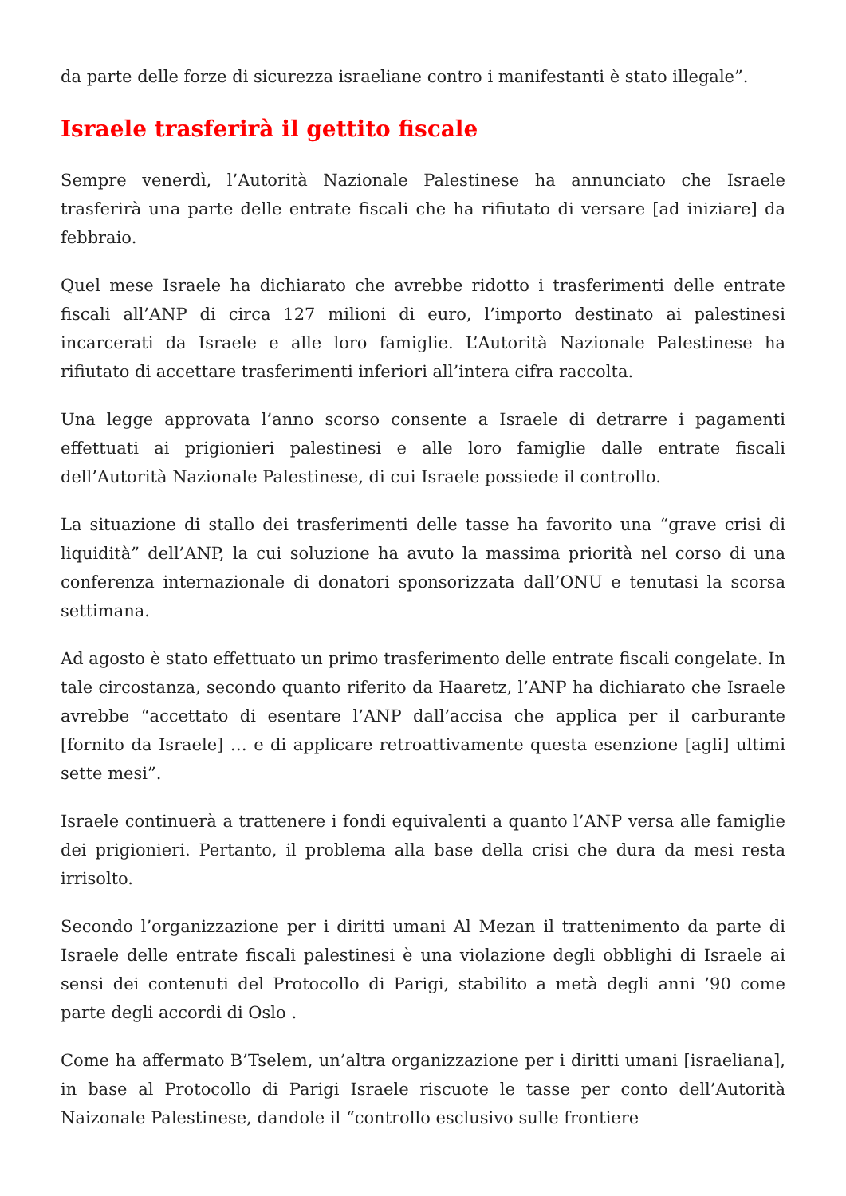da parte delle forze di sicurezza israeliane contro i manifestanti è stato illegale”.
Israele trasferirà il gettito fiscale
Sempre venerdì, l’Autorità Nazionale Palestinese ha annunciato che Israele trasferirà una parte delle entrate fiscali che ha rifiutato di versare [ad iniziare] da febbraio.
Quel mese Israele ha dichiarato che avrebbe ridotto i trasferimenti delle entrate fiscali all’ANP di circa 127 milioni di euro, l’importo destinato ai palestinesi incarcerati da Israele e alle loro famiglie. L’Autorità Nazionale Palestinese ha rifiutato di accettare trasferimenti inferiori all’intera cifra raccolta.
Una legge approvata l’anno scorso consente a Israele di detrarre i pagamenti effettuati ai prigionieri palestinesi e alle loro famiglie dalle entrate fiscali dell’Autorità Nazionale Palestinese, di cui Israele possiede il controllo.
La situazione di stallo dei trasferimenti delle tasse ha favorito una “grave crisi di liquidità” dell’ANP, la cui soluzione ha avuto la massima priorità nel corso di una conferenza internazionale di donatori sponsorizzata dall’ONU e tenutasi la scorsa settimana.
Ad agosto è stato effettuato un primo trasferimento delle entrate fiscali congelate. In tale circostanza, secondo quanto riferito da Haaretz, l’ANP ha dichiarato che Israele avrebbe “accettato di esentare l’ANP dall’accisa che applica per il carburante [fornito da Israele] … e di applicare retroattivamente questa esenzione [agli] ultimi sette mesi”.
Israele continuerà a trattenere i fondi equivalenti a quanto l’ANP versa alle famiglie dei prigionieri. Pertanto, il problema alla base della crisi che dura da mesi resta irrisolto.
Secondo l’organizzazione per i diritti umani Al Mezan il trattenimento da parte di Israele delle entrate fiscali palestinesi è una violazione degli obblighi di Israele ai sensi dei contenuti del Protocollo di Parigi, stabilito a metà degli anni ’90 come parte degli accordi di Oslo .
Come ha affermato B’Tselem, un’altra organizzazione per i diritti umani [israeliana], in base al Protocollo di Parigi Israele riscuote le tasse per conto dell’Autorità Naizonale Palestinese, dandole il “controllo esclusivo sulle frontiere